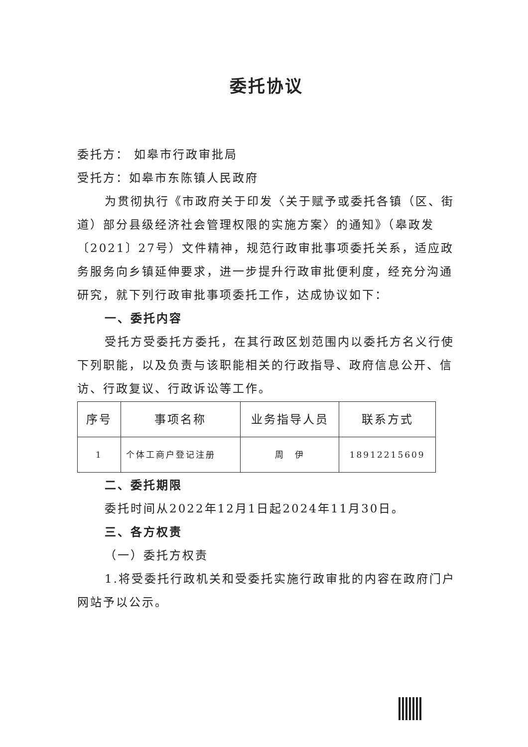委托协议
委托方： 如皋市行政审批局
受托方：如皋市东陈镇人民政府
为贯彻执行《市政府关于印发〈关于赋予或委托各镇（区、街道）部分县级经济社会管理权限的实施方案〉的通知》（皋政发〔2021〕27号）文件精神，规范行政审批事项委托关系，适应政务服务向乡镇延伸要求，进一步提升行政审批便利度，经充分沟通研究，就下列行政审批事项委托工作，达成协议如下：
一、委托内容
受托方受委托方委托，在其行政区划范围内以委托方名义行使下列职能，以及负责与该职能相关的行政指导、政府信息公开、信访、行政复议、行政诉讼等工作。
| 序号 | 事项名称 | 业务指导人员 | 联系方式 |
| --- | --- | --- | --- |
| 1 | 个体工商户登记注册 | 周 伊 | 18912215609 |
二、委托期限
委托时间从2022年12月1日起2024年11月30日。
三、各方权责
（一）委托方权责
1.将受委托行政机关和受委托实施行政审批的内容在政府门户网站予以公示。